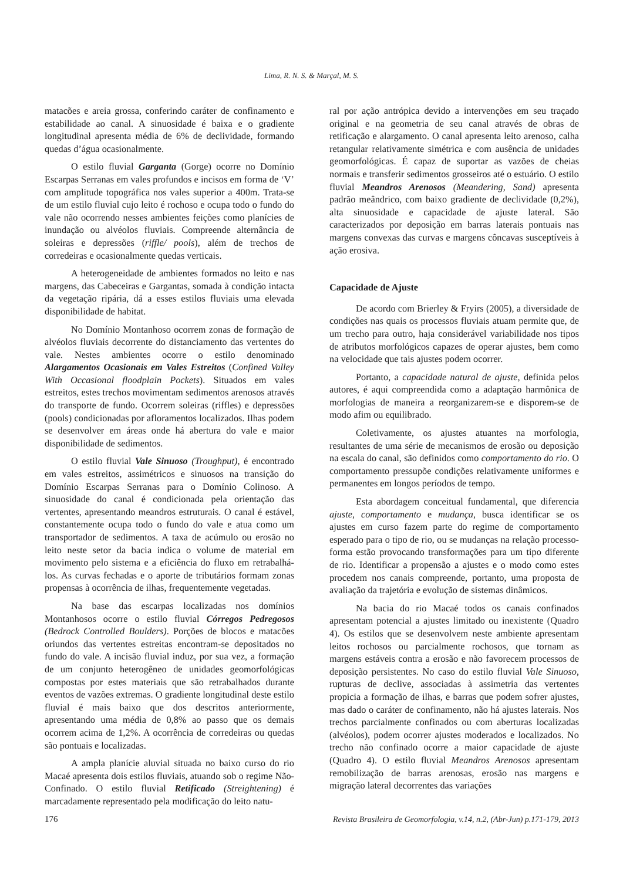Lima, R. N. S. & Marçal, M. S.
matacões e areia grossa, conferindo caráter de confinamento e estabilidade ao canal. A sinuosidade é baixa e o gradiente longitudinal apresenta média de 6% de declividade, formando quedas d’água ocasionalmente.
O estilo fluvial Garganta (Gorge) ocorre no Domínio Escarpas Serranas em vales profundos e incisos em forma de ‘V’ com amplitude topográfica nos vales superior a 400m. Trata-se de um estilo fluvial cujo leito é rochoso e ocupa todo o fundo do vale não ocorrendo nesses ambientes feições como planícies de inundação ou alvéolos fluviais. Compreende alternância de soleiras e depressões (riffle/ pools), além de trechos de corredeiras e ocasionalmente quedas verticais.
A heterogeneidade de ambientes formados no leito e nas margens, das Cabeceiras e Gargantas, somada à condição intacta da vegetação ripária, dá a esses estilos fluviais uma elevada disponibilidade de habitat.
No Domínio Montanhoso ocorrem zonas de formação de alvéolos fluviais decorrente do distanciamento das vertentes do vale. Nestes ambientes ocorre o estilo denominado Alargamentos Ocasionais em Vales Estreitos (Confined Valley With Occasional floodplain Pockets). Situados em vales estreitos, estes trechos movimentam sedimentos arenosos através do transporte de fundo. Ocorrem soleiras (riffles) e depressões (pools) condicionadas por afloramentos localizados. Ilhas podem se desenvolver em áreas onde há abertura do vale e maior disponibilidade de sedimentos.
O estilo fluvial Vale Sinuoso (Troughput), é encontrado em vales estreitos, assimétricos e sinuosos na transição do Domínio Escarpas Serranas para o Domínio Colinoso. A sinuosidade do canal é condicionada pela orientação das vertentes, apresentando meandros estruturais. O canal é estável, constantemente ocupa todo o fundo do vale e atua como um transportador de sedimentos. A taxa de acúmulo ou erosão no leito neste setor da bacia indica o volume de material em movimento pelo sistema e a eficiência do fluxo em retrabalhá-los. As curvas fechadas e o aporte de tributários formam zonas propensas à ocorrência de ilhas, frequentemente vegetadas.
Na base das escarpas localizadas nos domínios Montanhosos ocorre o estilo fluvial Córregos Pedregosos (Bedrock Controlled Boulders). Porções de blocos e matacões oriundos das vertentes estreitas encontram-se depositados no fundo do vale. A incisão fluvial induz, por sua vez, a formação de um conjunto heterogêneo de unidades geomorfológicas compostas por estes materiais que são retrabalhados durante eventos de vazões extremas. O gradiente longitudinal deste estilo fluvial é mais baixo que dos descritos anteriormente, apresentando uma média de 0,8% ao passo que os demais ocorrem acima de 1,2%. A ocorrência de corredeiras ou quedas são pontuais e localizadas.
A ampla planície aluvial situada no baixo curso do rio Macaé apresenta dois estilos fluviais, atuando sob o regime Não-Confinado. O estilo fluvial Retificado (Streightening) é marcadamente representado pela modificação do leito natu-
ral por ação antrópica devido a intervenções em seu traçado original e na geometria de seu canal através de obras de retificação e alargamento. O canal apresenta leito arenoso, calha retangular relativamente simétrica e com ausência de unidades geomorfológicas. É capaz de suportar as vazões de cheias normais e transferir sedimentos grosseiros até o estuário. O estilo fluvial Meandros Arenosos (Meandering, Sand) apresenta padrão meândrico, com baixo gradiente de declividade (0,2%), alta sinuosidade e capacidade de ajuste lateral. São caracterizados por deposição em barras laterais pontuais nas margens convexas das curvas e margens côncavas susceptíveis à ação erosiva.
Capacidade de Ajuste
De acordo com Brierley & Fryirs (2005), a diversidade de condições nas quais os processos fluviais atuam permite que, de um trecho para outro, haja considerável variabilidade nos tipos de atributos morfológicos capazes de operar ajustes, bem como na velocidade que tais ajustes podem ocorrer.
Portanto, a capacidade natural de ajuste, definida pelos autores, é aqui compreendida como a adaptação harmônica de morfologias de maneira a reorganizarem-se e disporem-se de modo afim ou equilibrado.
Coletivamente, os ajustes atuantes na morfologia, resultantes de uma série de mecanismos de erosão ou deposição na escala do canal, são definidos como comportamento do rio. O comportamento pressupõe condições relativamente uniformes e permanentes em longos períodos de tempo.
Esta abordagem conceitual fundamental, que diferencia ajuste, comportamento e mudança, busca identificar se os ajustes em curso fazem parte do regime de comportamento esperado para o tipo de rio, ou se mudanças na relação processo-forma estão provocando transformações para um tipo diferente de rio. Identificar a propensão a ajustes e o modo como estes procedem nos canais compreende, portanto, uma proposta de avaliação da trajetória e evolução de sistemas dinâmicos.
Na bacia do rio Macaé todos os canais confinados apresentam potencial a ajustes limitado ou inexistente (Quadro 4). Os estilos que se desenvolvem neste ambiente apresentam leitos rochosos ou parcialmente rochosos, que tornam as margens estáveis contra a erosão e não favorecem processos de deposição persistentes. No caso do estilo fluvial Vale Sinuoso, rupturas de declive, associadas à assimetria das vertentes propicia a formação de ilhas, e barras que podem sofrer ajustes, mas dado o caráter de confinamento, não há ajustes laterais. Nos trechos parcialmente confinados ou com aberturas localizadas (alvéolos), podem ocorrer ajustes moderados e localizados. No trecho não confinado ocorre a maior capacidade de ajuste (Quadro 4). O estilo fluvial Meandros Arenosos apresentam remobilização de barras arenosas, erosão nas margens e migração lateral decorrentes das variações
176 Revista Brasileira de Geomorfologia, v.14, n.2, (Abr-Jun) p.171-179, 2013